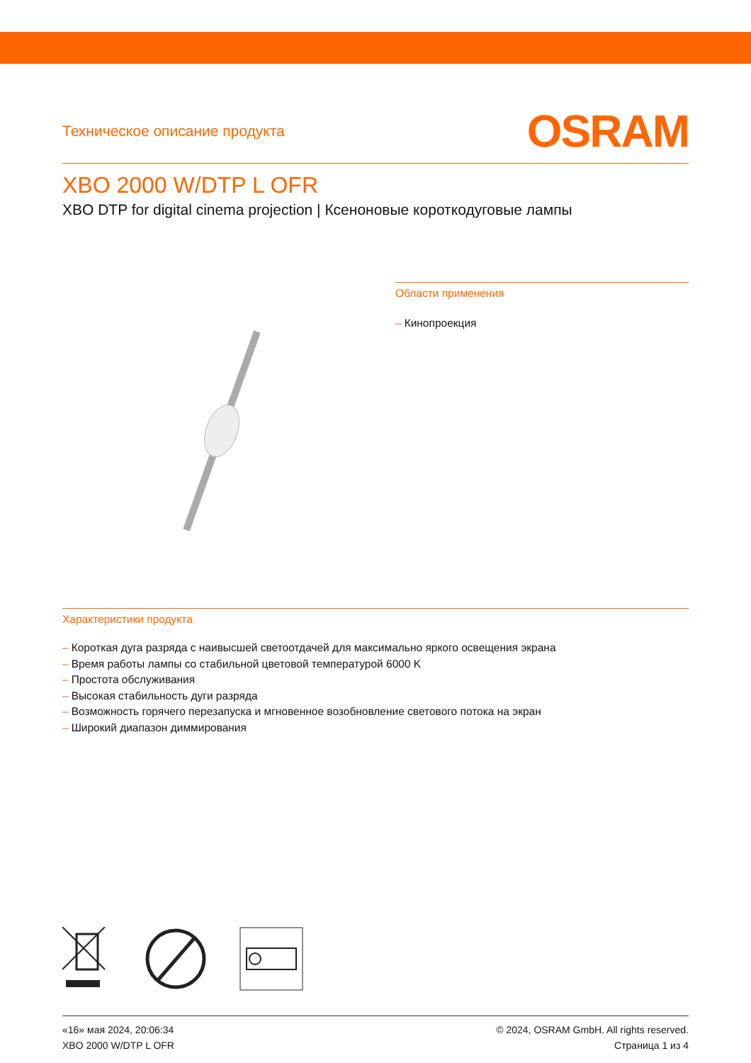Техническое описание продукта
OSRAM
XBO 2000 W/DTP L OFR
XBO DTP for digital cinema projection | Ксеноновые короткодуговые лампы
Области применения
– Кинопроекция
Характеристики продукта
– Короткая дуга разряда с наивысшей светоотдачей для максимально яркого освещения экрана
– Время работы лампы со стабильной цветовой температурой 6000 K
– Простота обслуживания
– Высокая стабильность дуги разряда
– Возможность горячего перезапуска и мгновенное возобновление светового потока на экран
– Широкий диапазон диммирования
«16» мая 2024, 20:06:34
XBO 2000 W/DTP L OFR
© 2024, OSRAM GmbH. All rights reserved.
Страница 1 из 4